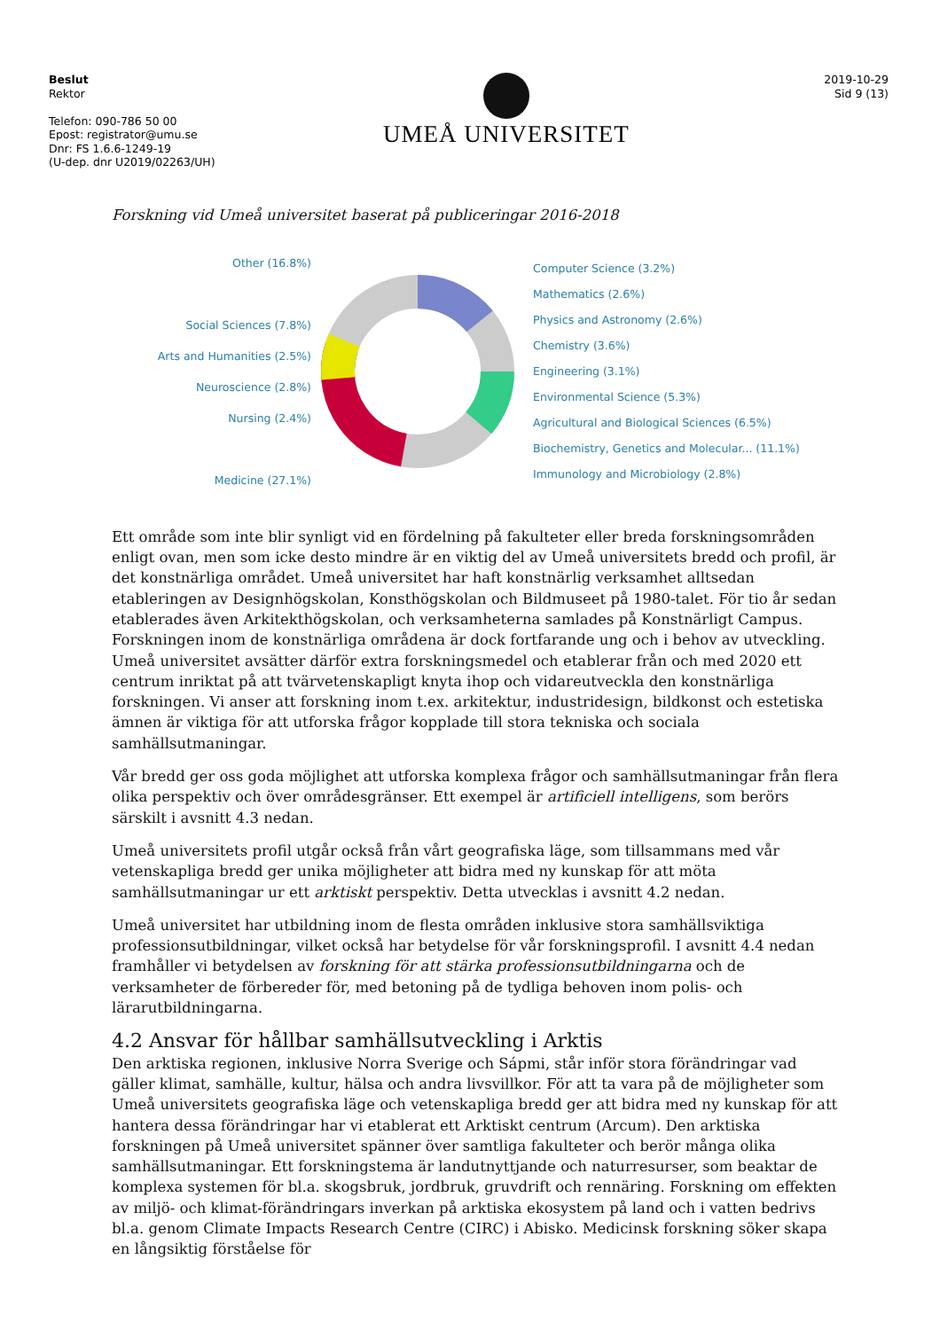Beslut
Rektor
Telefon: 090-786 50 00
Epost: registrator@umu.se
Dnr: FS 1.6.6-1249-19
(U-dep. dnr U2019/02263/UH)
UMEÅ UNIVERSITET
2019-10-29
Sid 9 (13)
Forskning vid Umeå universitet baserat på publiceringar 2016-2018
Other (16.8%)
Social Sciences (7.8%)
Arts and Humanities (2.5%)
Neuroscience (2.8%)
Nursing (2.4%)
Medicine (27.1%)
Computer Science (3.2%)
Mathematics (2.6%)
Physics and Astronomy (2.6%)
Chemistry (3.6%)
Engineering (3.1%)
Environmental Science (5.3%)
Agricultural and Biological Sciences (6.5%)
Biochemistry, Genetics and Molecular... (11.1%)
Immunology and Microbiology (2.8%)
Ett område som inte blir synligt vid en fördelning på fakulteter eller breda forskningsområden enligt ovan, men som icke desto mindre är en viktig del av Umeå universitets bredd och profil, är det konstnärliga området. Umeå universitet har haft konstnärlig verksamhet alltsedan etableringen av Designhögskolan, Konsthögskolan och Bildmuseet på 1980-talet. För tio år sedan etablerades även Arkitekthögskolan, och verksamheterna samlades på Konstnärligt Campus. Forskningen inom de konstnärliga områdena är dock fortfarande ung och i behov av utveckling. Umeå universitet avsätter därför extra forskningsmedel och etablerar från och med 2020 ett centrum inriktat på att tvärvetenskapligt knyta ihop och vidareutveckla den konstnärliga forskningen. Vi anser att forskning inom t.ex. arkitektur, industridesign, bildkonst och estetiska ämnen är viktiga för att utforska frågor kopplade till stora tekniska och sociala samhällsutmaningar.
Vår bredd ger oss goda möjlighet att utforska komplexa frågor och samhällsutmaningar från flera olika perspektiv och över områdesgränser. Ett exempel är artificiell intelligens, som berörs särskilt i avsnitt 4.3 nedan.
Umeå universitets profil utgår också från vårt geografiska läge, som tillsammans med vår vetenskapliga bredd ger unika möjligheter att bidra med ny kunskap för att möta samhällsutmaningar ur ett arktiskt perspektiv. Detta utvecklas i avsnitt 4.2 nedan.
Umeå universitet har utbildning inom de flesta områden inklusive stora samhällsviktiga professionsutbildningar, vilket också har betydelse för vår forskningsprofil. I avsnitt 4.4 nedan framhåller vi betydelsen av forskning för att stärka professionsutbildningarna och de verksamheter de förbereder för, med betoning på de tydliga behoven inom polis- och lärarutbildningarna.
4.2 Ansvar för hållbar samhällsutveckling i Arktis
Den arktiska regionen, inklusive Norra Sverige och Sápmi, står inför stora förändringar vad gäller klimat, samhälle, kultur, hälsa och andra livsvillkor. För att ta vara på de möjligheter som Umeå universitets geografiska läge och vetenskapliga bredd ger att bidra med ny kunskap för att hantera dessa förändringar har vi etablerat ett Arktiskt centrum (Arcum). Den arktiska forskningen på Umeå universitet spänner över samtliga fakulteter och berör många olika samhällsutmaningar. Ett forskningstema är landutnyttjande och naturresurser, som beaktar de komplexa systemen för bl.a. skogsbruk, jordbruk, gruvdrift och rennäring. Forskning om effekten av miljö- och klimat-förändringars inverkan på arktiska ekosystem på land och i vatten bedrivs bl.a. genom Climate Impacts Research Centre (CIRC) i Abisko. Medicinsk forskning söker skapa en långsiktig förståelse för